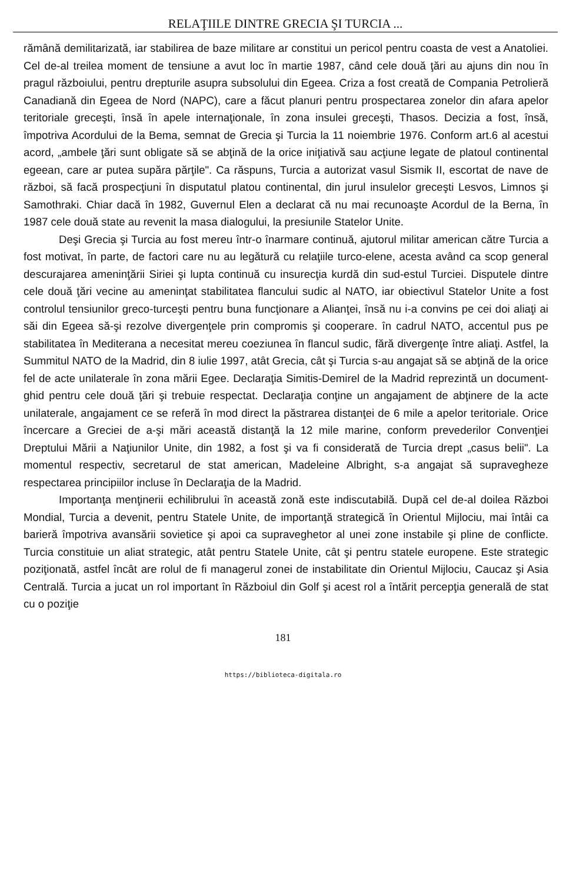RELAŢIILE DINTRE GRECIA ŞI TURCIA ...
rămână demilitarizată, iar stabilirea de baze militare ar constitui un pericol pentru coasta de vest a Anatoliei. Cel de-al treilea moment de tensiune a avut loc în martie 1987, când cele două ţări au ajuns din nou în pragul războiului, pentru drepturile asupra subsolului din Egeea. Criza a fost creată de Compania Petrolieră Canadiană din Egeea de Nord (NAPC), care a făcut planuri pentru prospectarea zonelor din afara apelor teritoriale greceşti, însă în apele internaţionale, în zona insulei greceşti, Thasos. Decizia a fost, însă, împotriva Acordului de la Bema, semnat de Grecia şi Turcia la 11 noiembrie 1976. Conform art.6 al acestui acord, „ambele ţări sunt obligate să se abţină de la orice iniţiativă sau acţiune legate de platoul continental egeean, care ar putea supăra părţile". Ca răspuns, Turcia a autorizat vasul Sismik II, escortat de nave de război, să facă prospecţiuni în disputatul platou continental, din jurul insulelor greceşti Lesvos, Limnos şi Samothraki. Chiar dacă în 1982, Guvernul Elen a declarat că nu mai recunoaşte Acordul de la Berna, în 1987 cele două state au revenit la masa dialogului, la presiunile Statelor Unite.
Deşi Grecia şi Turcia au fost mereu într-o înarmare continuă, ajutorul militar american către Turcia a fost motivat, în parte, de factori care nu au legătură cu relaţiile turco-elene, acesta având ca scop general descurajarea ameninţării Siriei şi lupta continuă cu insurecţia kurdă din sud-estul Turciei. Disputele dintre cele două ţări vecine au ameninţat stabilitatea flancului sudic al NATO, iar obiectivul Statelor Unite a fost controlul tensiunilor greco-turceşti pentru buna funcţionare a Alianţei, însă nu i-a convins pe cei doi aliaţi ai săi din Egeea să-şi rezolve divergenţele prin compromis şi cooperare. în cadrul NATO, accentul pus pe stabilitatea în Mediterana a necesitat mereu coeziunea în flancul sudic, fără divergenţe între aliaţi. Astfel, la Summitul NATO de la Madrid, din 8 iulie 1997, atât Grecia, cât şi Turcia s-au angajat să se abţină de la orice fel de acte unilaterale în zona mării Egee. Declaraţia Simitis-Demirel de la Madrid reprezintă un document-ghid pentru cele două ţări şi trebuie respectat. Declaraţia conţine un angajament de abţinere de la acte unilaterale, angajament ce se referă în mod direct la păstrarea distanţei de 6 mile a apelor teritoriale. Orice încercare a Greciei de a-şi mări această distanţă la 12 mile marine, conform prevederilor Convenţiei Dreptului Mării a Naţiunilor Unite, din 1982, a fost şi va fi considerată de Turcia drept „casus belii". La momentul respectiv, secretarul de stat american, Madeleine Albright, s-a angajat să supravegheze respectarea principiilor incluse în Declaraţia de la Madrid.
Importanţa menţinerii echilibrului în această zonă este indiscutabilă. După cel de-al doilea Război Mondial, Turcia a devenit, pentru Statele Unite, de importanţă strategică în Orientul Mijlociu, mai întâi ca barieră împotriva avansării sovietice şi apoi ca supraveghetor al unei zone instabile şi pline de conflicte. Turcia constituie un aliat strategic, atât pentru Statele Unite, cât şi pentru statele europene. Este strategic poziţionată, astfel încât are rolul de fi managerul zonei de instabilitate din Orientul Mijlociu, Caucaz şi Asia Centrală. Turcia a jucat un rol important în Războiul din Golf şi acest rol a întărit percepţia generală de stat cu o poziţie
181
https://biblioteca-digitala.ro